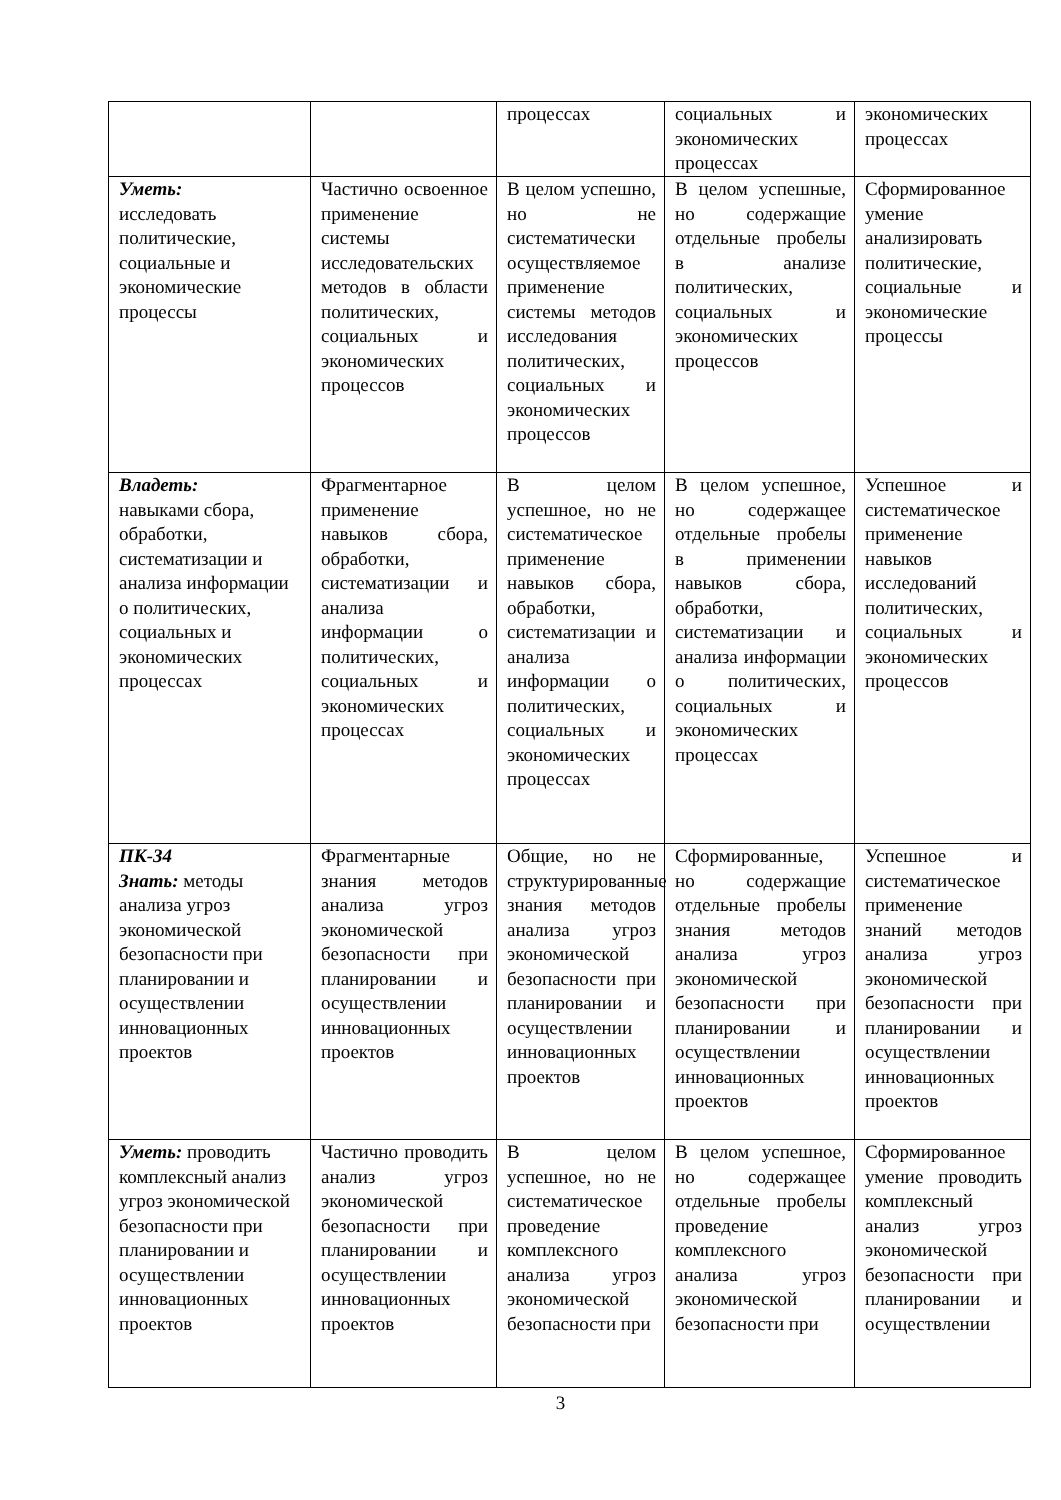| | | процессах | социальных и экономических процессах | экономических процессах |
| Уметь: исследовать политические, социальные и экономические процессы | Частично освоенное применение системы исследовательских методов в области политических, социальных и экономических процессов | В целом успешно, но не систематически осуществляемое применение системы методов исследования политических, социальных и экономических процессов | В целом успешные, но содержащие отдельные пробелы в анализе политических, социальных и экономических процессов | Сформированное умение анализировать политические, социальные и экономические процессы |
| Владеть: навыками сбора, обработки, систематизации и анализа информации о политических, социальных и экономических процессах | Фрагментарное применение навыков сбора, обработки, систематизации и анализа информации о политических, социальных и экономических процессах | В целом успешное, но не систематическое применение навыков сбора, обработки, систематизации и анализа информации о политических, социальных и экономических процессах | В целом успешное, но содержащее отдельные пробелы в применении навыков сбора, обработки, систематизации и анализа информации о политических, социальных и экономических процессах | Успешное и систематическое применение навыков исследований политических, социальных и экономических процессов |
| ПК-34 Знать: методы анализа угроз экономической безопасности при планировании и осуществлении инновационных проектов | Фрагментарные знания методов анализа угроз экономической безопасности при планировании и осуществлении инновационных проектов | Общие, но не структурированные знания методов анализа угроз экономической безопасности при планировании и осуществлении инновационных проектов | Сформированные, но содержащие отдельные пробелы знания методов анализа угроз экономической безопасности при планировании и осуществлении инновационных проектов | Успешное и систематическое применение знаний методов анализа угроз экономической безопасности при планировании и осуществлении инновационных проектов |
| Уметь: проводить комплексный анализ угроз экономической безопасности при планировании и осуществлении инновационных проектов | Частично проводить анализ угроз экономической безопасности при планировании и осуществлении инновационных проектов | В целом успешное, но не систематическое проведение комплексного анализа угроз экономической безопасности при | В целом успешное, но содержащее отдельные пробелы проведение комплексного анализа угроз экономической безопасности при | Сформированное умение проводить комплексный анализ угроз экономической безопасности при планировании и осуществлении |
3